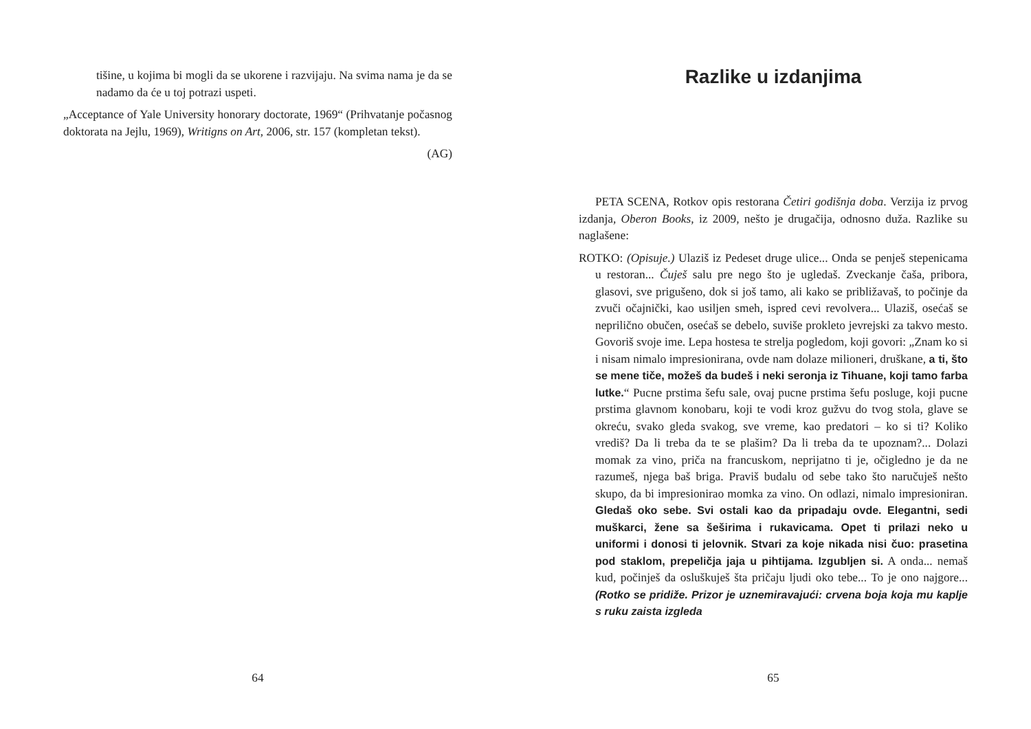tišine, u kojima bi mogli da se ukorene i razvijaju. Na svima nama je da se nadamo da će u toj potrazi uspeti.
„Acceptance of Yale University honorary doctorate, 1969“ (Prihvatanje počasnog doktorata na Jejlu, 1969), Writigns on Art, 2006, str. 157 (kompletan tekst).
(AG)
64
Razlike u izdanjima
PETA SCENA, Rotkov opis restorana Četiri godišnja doba. Verzija iz prvog izdanja, Oberon Books, iz 2009, nešto je drugačija, odnosno duža. Razlike su naglašene:
ROTKO: (Opisuje.) Ulaziš iz Pedeset druge ulice... Onda se penješ stepenicama u restoran... Čuješ salu pre nego što je ugledaš. Zveckanje čaša, pribora, glasovi, sve prigušeno, dok si još tamo, ali kako se približavaš, to počinje da zvuči očajnički, kao usiljen smeh, ispred cevi revolvera... Ulaziš, osećaš se neprilično obučen, osećaš se debelo, suviše prokleto jevrejski za takvo mesto. Govoriš svoje ime. Lepa hostesa te strelja pogledom, koji govori: „Znam ko si i nisam nimalo impresionirana, ovde nam dolaze milioneri, druškane, a ti, što se mene tiče, možeš da budeš i neki seronja iz Tihuane, koji tamo farba lutke.“ Pucne prstima šefu sale, ovaj pucne prstima šefu posluge, koji pucne prstima glavnom konobaru, koji te vodi kroz gužvu do tvog stola, glave se okreću, svako gleda svakog, sve vreme, kao predatori – ko si ti? Koliko vrediš? Da li treba da te se plašim? Da li treba da te upoznam?... Dolazi momak za vino, priča na francuskom, neprijatno ti je, očigledno je da ne razumeš, njega baš briga. Praviš budalu od sebe tako što naručuješ nešto skupo, da bi impresionirao momka za vino. On odlazi, nimalo impresioniran. Gledaš oko sebe. Svi ostali kao da pripadaju ovde. Elegantni, sedi muškarci, žene sa šeširima i rukavicama. Opet ti prilazi neko u uniformi i donosi ti jelovnik. Stvari za koje nikada nisi čuo: prasetina pod staklom, prepeličja jaja u pihtijama. Izgubljen si. A onda... nemaš kud, počinješ da osluškuješ šta pričaju ljudi oko tebe... To je ono najgore... (Rotko se pridiže. Prizor je uznemiravajući: crvena boja koja mu kaplje s ruku zaista izgleda
65